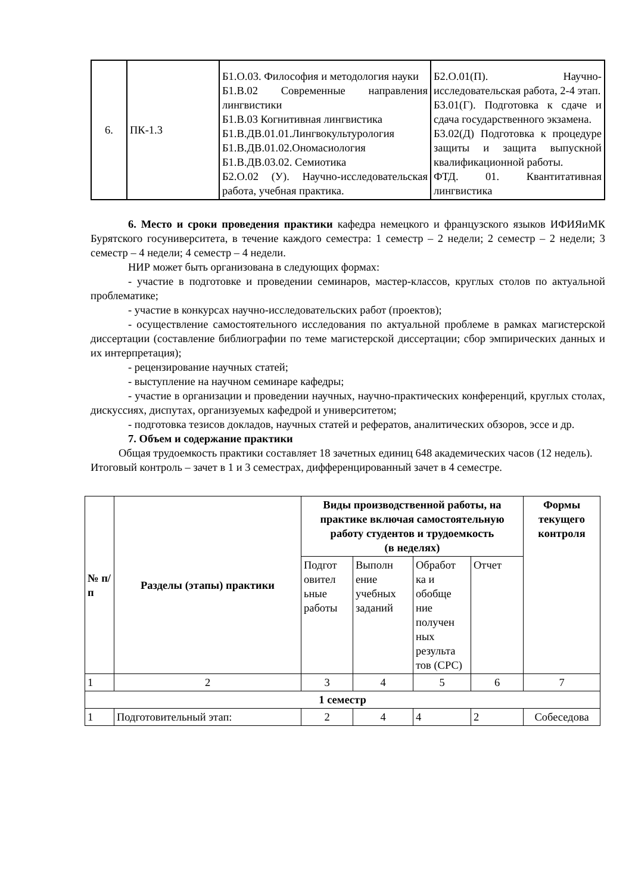| 6. | ПК-1.3 | Б1.О.03. Философия и методология науки Б1.В.02 Современные направления лингвистики Б1.В.03 Когнитивная лингвистика Б1.В.ДВ.01.01.Лингвокультурология Б1.В.ДВ.01.02.Ономасиология Б1.В.ДВ.03.02. Семиотика Б2.О.02 (У). Научно-исследовательская работа, учебная практика. | Б2.О.01(П). Научно-исследовательская работа, 2-4 этап. Б3.01(Г). Подготовка к сдаче и сдача государственного экзамена. Б3.02(Д) Подготовка к процедуре защиты и защита выпускной квалификационной работы. ФТД. 01. Квантитативная лингвистика |
6. Место и сроки проведения практики кафедра немецкого и французского языков ИФИЯиМК Бурятского госуниверситета, в течение каждого семестра: 1 семестр – 2 недели; 2 семестр – 2 недели; 3 семестр – 4 недели; 4 семестр – 4 недели.
НИР может быть организована в следующих формах:
- участие в подготовке и проведении семинаров, мастер-классов, круглых столов по актуальной проблематике;
- участие в конкурсах научно-исследовательских работ (проектов);
- осуществление самостоятельного исследования по актуальной проблеме в рамках магистерской диссертации (составление библиографии по теме магистерской диссертации; сбор эмпирических данных и их интерпретация);
- рецензирование научных статей;
- выступление на научном семинаре кафедры;
- участие в организации и проведении научных, научно-практических конференций, круглых столах, дискуссиях, диспутах, организуемых кафедрой и университетом;
- подготовка тезисов докладов, научных статей и рефератов, аналитических обзоров, эссе и др.
7. Объем и содержание практики
Общая трудоемкость практики составляет 18 зачетных единиц 648 академических часов (12 недель). Итоговый контроль – зачет в 1 и 3 семестрах, дифференцированный зачет в 4 семестре.
| № п/п | Разделы (этапы) практики | Виды производственной работы, на практике включая самостоятельную работу студентов и трудоемкость (в неделях) | | | | Формы текущего контроля |
| --- | --- | --- | --- | --- | --- | --- |
| | | Подгот овител ьные работы | Выполн ение учебных заданий | Обработ ка и обобще ние получен ных результа тов (СРС) | Отчет | |
| 1 | 2 | 3 | 4 | 5 | 6 | 7 |
| 1 семестр | | | | | | |
| 1 | Подготовительный этап: | 2 | 4 | 4 | 2 | Собеседова |